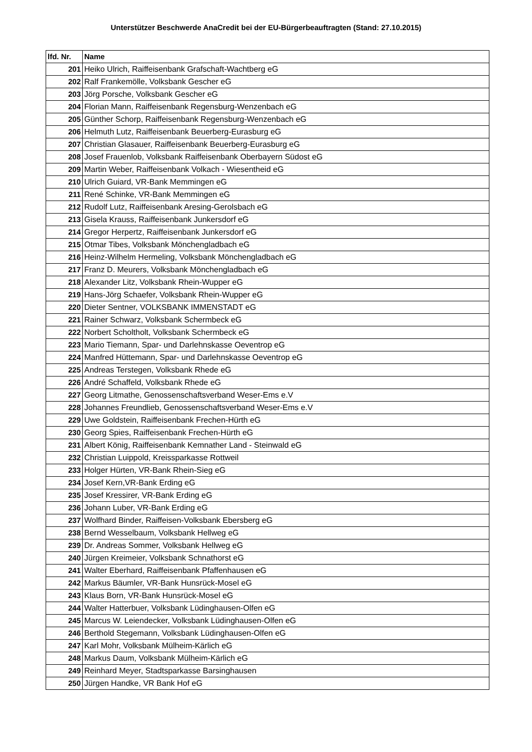Unterstützer Beschwerde AnaCredit bei der EU-Bürgerbeauftragten (Stand: 27.10.2015)
| lfd. Nr. | Name |
| --- | --- |
| 201 | Heiko Ulrich, Raiffeisenbank Grafschaft-Wachtberg eG |
| 202 | Ralf Frankemölle, Volksbank Gescher eG |
| 203 | Jörg Porsche, Volksbank Gescher eG |
| 204 | Florian Mann, Raiffeisenbank Regensburg-Wenzenbach eG |
| 205 | Günther Schorp, Raiffeisenbank Regensburg-Wenzenbach eG |
| 206 | Helmuth Lutz, Raiffeisenbank Beuerberg-Eurasburg eG |
| 207 | Christian Glasauer, Raiffeisenbank Beuerberg-Eurasburg eG |
| 208 | Josef Frauenlob, Volksbank Raiffeisenbank Oberbayern Südost eG |
| 209 | Martin Weber, Raiffeisenbank Volkach - Wiesentheid eG |
| 210 | Ulrich Guiard, VR-Bank Memmingen eG |
| 211 | René Schinke, VR-Bank Memmingen eG |
| 212 | Rudolf Lutz, Raiffeisenbank Aresing-Gerolsbach eG |
| 213 | Gisela Krauss, Raiffeisenbank Junkersdorf eG |
| 214 | Gregor Herpertz, Raiffeisenbank Junkersdorf eG |
| 215 | Otmar Tibes, Volksbank Mönchengladbach eG |
| 216 | Heinz-Wilhelm Hermeling, Volksbank Mönchengladbach eG |
| 217 | Franz D. Meurers, Volksbank Mönchengladbach eG |
| 218 | Alexander Litz, Volksbank Rhein-Wupper eG |
| 219 | Hans-Jörg Schaefer, Volksbank Rhein-Wupper eG |
| 220 | Dieter Sentner, VOLKSBANK IMMENSTADT eG |
| 221 | Rainer Schwarz, Volksbank Schermbeck eG |
| 222 | Norbert Scholtholt, Volksbank Schermbeck eG |
| 223 | Mario Tiemann, Spar- und Darlehnskasse Oeventrop eG |
| 224 | Manfred Hüttemann, Spar- und Darlehnskasse Oeventrop eG |
| 225 | Andreas Terstegen, Volksbank Rhede eG |
| 226 | André Schaffeld, Volksbank Rhede eG |
| 227 | Georg Litmathe, Genossenschaftsverband Weser-Ems e.V |
| 228 | Johannes Freundlieb, Genossenschaftsverband Weser-Ems e.V |
| 229 | Uwe Goldstein, Raiffeisenbank Frechen-Hürth eG |
| 230 | Georg Spies, Raiffeisenbank Frechen-Hürth eG |
| 231 | Albert König, Raiffeisenbank Kemnather Land - Steinwald eG |
| 232 | Christian Luippold, Kreissparkasse Rottweil |
| 233 | Holger Hürten, VR-Bank Rhein-Sieg eG |
| 234 | Josef Kern,VR-Bank Erding eG |
| 235 | Josef Kressirer, VR-Bank Erding eG |
| 236 | Johann Luber, VR-Bank Erding eG |
| 237 | Wolfhard Binder, Raiffeisen-Volksbank Ebersberg eG |
| 238 | Bernd Wesselbaum, Volksbank Hellweg eG |
| 239 | Dr. Andreas Sommer, Volksbank Hellweg eG |
| 240 | Jürgen Kreimeier, Volksbank Schnathorst eG |
| 241 | Walter Eberhard, Raiffeisenbank Pfaffenhausen eG |
| 242 | Markus Bäumler, VR-Bank Hunsrück-Mosel eG |
| 243 | Klaus Born, VR-Bank Hunsrück-Mosel eG |
| 244 | Walter Hatterbuer, Volksbank Lüdinghausen-Olfen eG |
| 245 | Marcus W. Leiendecker, Volksbank Lüdinghausen-Olfen eG |
| 246 | Berthold Stegemann, Volksbank Lüdinghausen-Olfen eG |
| 247 | Karl Mohr, Volksbank Mülheim-Kärlich eG |
| 248 | Markus Daum, Volksbank Mülheim-Kärlich eG |
| 249 | Reinhard Meyer, Stadtsparkasse Barsinghausen |
| 250 | Jürgen Handke, VR Bank Hof eG |